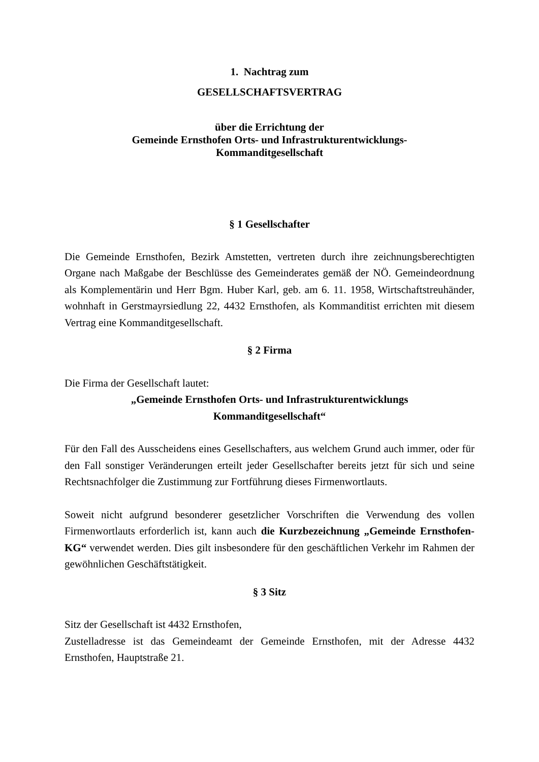1. Nachtrag zum
GESELLSCHAFTSVERTRAG
über die Errichtung der
Gemeinde Ernsthofen Orts- und Infrastrukturentwicklungs-
Kommanditgesellschaft
§ 1 Gesellschafter
Die Gemeinde Ernsthofen, Bezirk Amstetten, vertreten durch ihre zeichnungsberechtigten Organe nach Maßgabe der Beschlüsse des Gemeinderates gemäß der NÖ. Gemeindeordnung als Komplementärin und Herr Bgm. Huber Karl, geb. am 6. 11. 1958, Wirtschaftstreuhänder, wohnhaft in Gerstmayrsiedlung 22, 4432 Ernsthofen, als Kommanditist errichten mit diesem Vertrag eine Kommanditgesellschaft.
§ 2 Firma
Die Firma der Gesellschaft lautet:
„Gemeinde Ernsthofen Orts- und Infrastrukturentwicklungs
Kommanditgesellschaft“
Für den Fall des Ausscheidens eines Gesellschafters, aus welchem Grund auch immer, oder für den Fall sonstiger Veränderungen erteilt jeder Gesellschafter bereits jetzt für sich und seine Rechtsnachfolger die Zustimmung zur Fortführung dieses Firmenwortlauts.
Soweit nicht aufgrund besonderer gesetzlicher Vorschriften die Verwendung des vollen Firmenwortlauts erforderlich ist, kann auch die Kurzbezeichnung „Gemeinde Ernsthofen-KG“ verwendet werden. Dies gilt insbesondere für den geschäftlichen Verkehr im Rahmen der gewöhnlichen Geschäftstätigkeit.
§ 3 Sitz
Sitz der Gesellschaft ist 4432 Ernsthofen,
Zustelladresse ist das Gemeindeamt der Gemeinde Ernsthofen, mit der Adresse 4432 Ernsthofen, Hauptstraße 21.